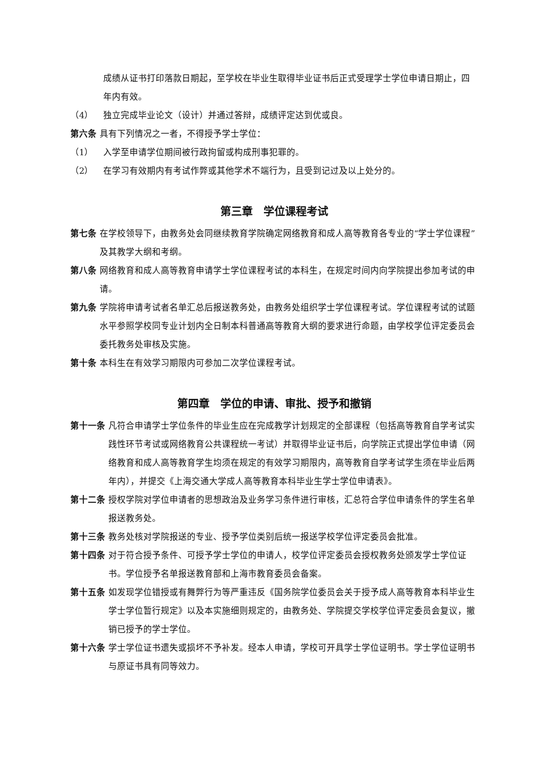成绩从证书打印落款日期起，至学校在毕业生取得毕业证书后正式受理学士学位申请日期止，四年内有效。
（4） 独立完成毕业论文（设计）并通过答辩，成绩评定达到优或良。
第六条 具有下列情况之一者，不得授予学士学位：
（1） 入学至申请学位期间被行政拘留或构成刑事犯罪的。
（2） 在学习有效期内有考试作弊或其他学术不端行为，且受到记过及以上处分的。
第三章　学位课程考试
第七条 在学校领导下，由教务处会同继续教育学院确定网络教育和成人高等教育各专业的“学士学位课程”及其教学大纲和考纲。
第八条 网络教育和成人高等教育申请学士学位课程考试的本科生，在规定时间内向学院提出参加考试的申请。
第九条 学院将申请考试者名单汇总后报送教务处，由教务处组织学士学位课程考试。学位课程考试的试题水平参照学校同专业计划内全日制本科普通高等教育大纲的要求进行命题，由学校学位评定委员会委托教务处审核及实施。
第十条 本科生在有效学习期限内可参加二次学位课程考试。
第四章　学位的申请、审批、授予和撤销
第十一条 凡符合申请学士学位条件的毕业生应在完成教学计划规定的全部课程（包括高等教育自学考试实践性环节考试或网络教育公共课程统一考试）并取得毕业证书后，向学院正式提出学位申请（网络教育和成人高等教育学生均须在规定的有效学习期限内，高等教育自学考试学生须在毕业后两年内），并提交《上海交通大学成人高等教育本科毕业生学士学位申请表》。
第十二条 授权学院对学位申请者的思想政治及业务学习条件进行审核，汇总符合学位申请条件的学生名单报送教务处。
第十三条 教务处核对学院报送的专业、授予学位类别后统一报送学校学位评定委员会批准。
第十四条 对于符合授予条件、可授予学士学位的申请人，校学位评定委员会授权教务处颁发学士学位证书。学位授予名单报送教育部和上海市教育委员会备案。
第十五条 如发现学位错授或有舞弊行为等严重违反《国务院学位委员会关于授予成人高等教育本科毕业生学士学位暂行规定》以及本实施细则规定的，由教务处、学院提交学校学位评定委员会复议，撤销已授予的学士学位。
第十六条 学士学位证书遗失或损坏不予补发。经本人申请，学校可开具学士学位证明书。学士学位证明书与原证书具有同等效力。